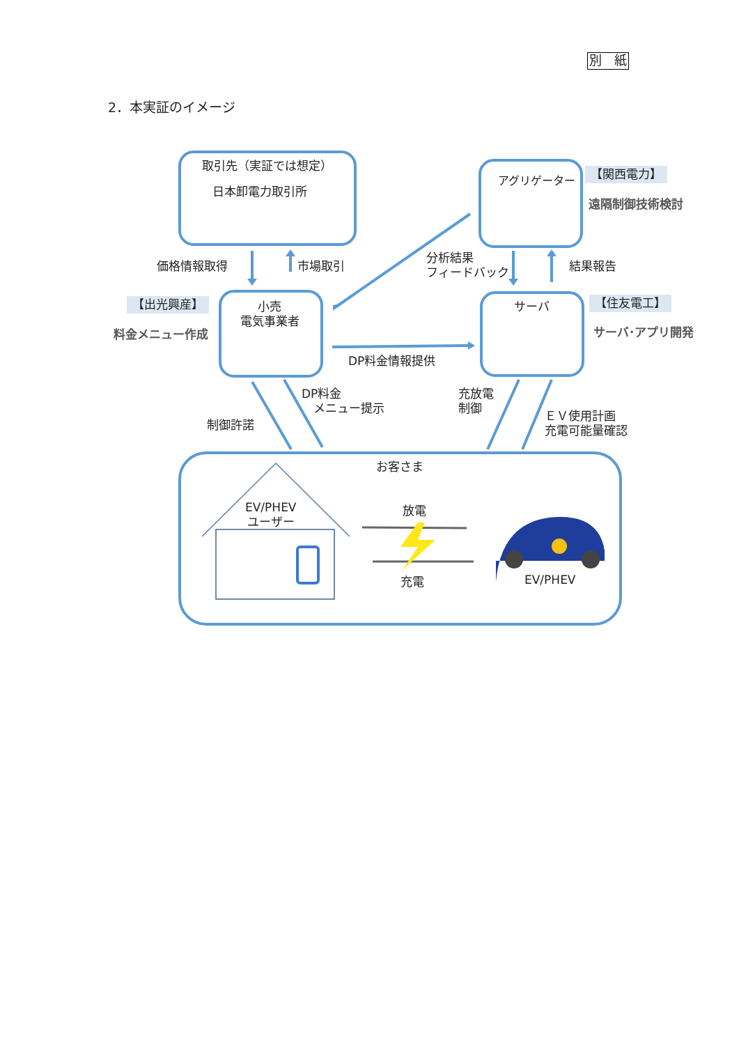別　紙
2．本実証のイメージ
取引先（実証では想定）
日本卸電力取引所
アグリゲーター
【関西電力】
遠隔制御技術検討
価格情報取得 市場取引
分析結果
フィードバック
結果報告
【出光興産】
料金メニュー作成
小売
電気事業者
サーバ 【住友電工】
サーバ･アプリ開発
DP料金情報提供
DP料金
　メニュー提示
制御許諾
充放電
制御
ＥＶ使用計画
充電可能量確認
お客さま
EV/PHEV
ユーザー
放電
充電 EV/PHEV